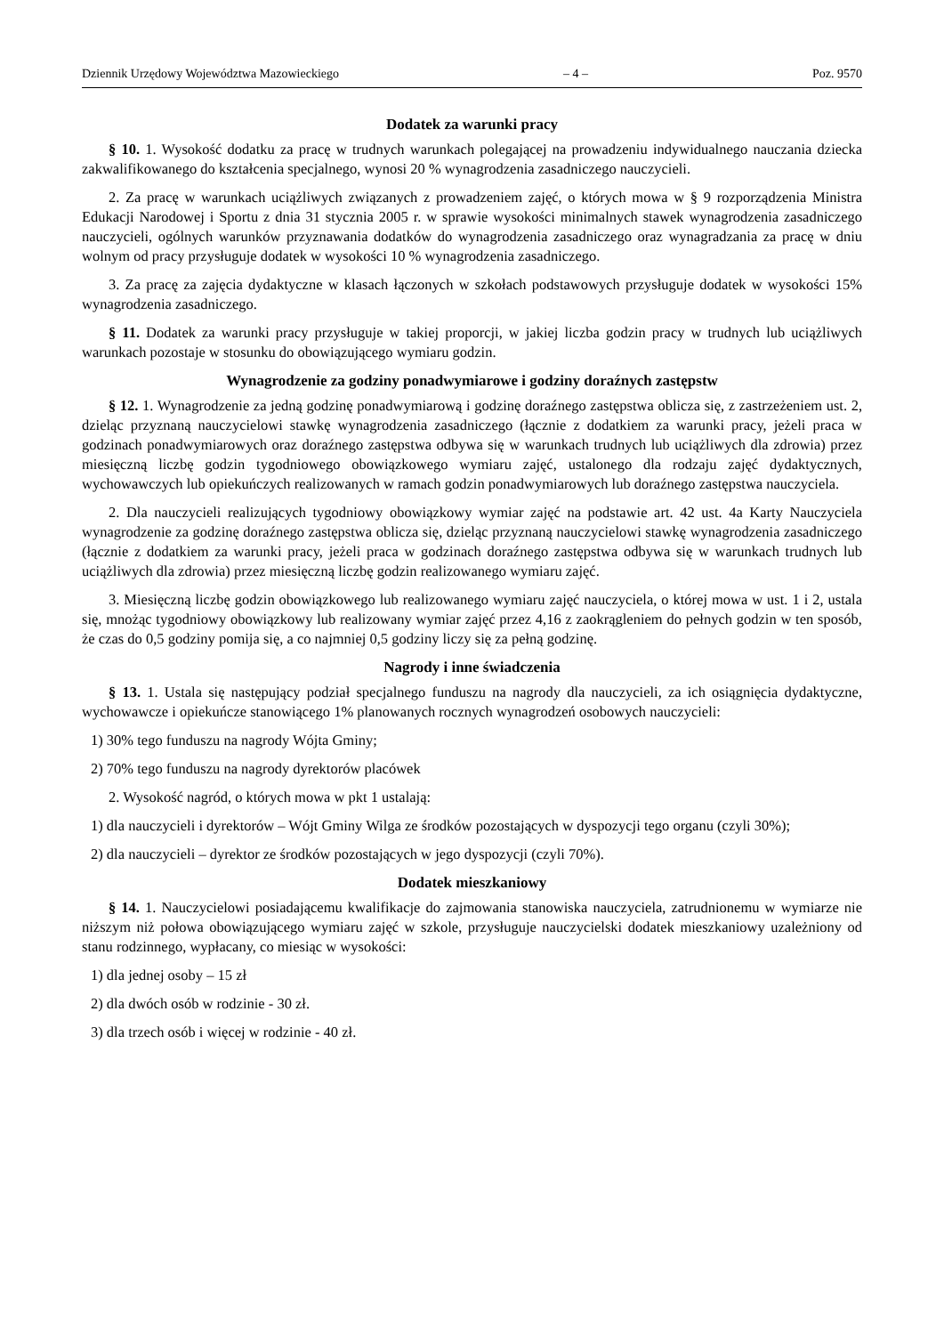Dziennik Urzędowy Województwa Mazowieckiego – 4 – Poz. 9570
Dodatek za warunki pracy
§ 10. 1. Wysokość dodatku za pracę w trudnych warunkach polegającej na prowadzeniu indywidualnego nauczania dziecka zakwalifikowanego do kształcenia specjalnego, wynosi 20 % wynagrodzenia zasadniczego nauczycieli.
2. Za pracę w warunkach uciążliwych związanych z prowadzeniem zajęć, o których mowa w § 9 rozporządzenia Ministra Edukacji Narodowej i Sportu z dnia 31 stycznia 2005 r. w sprawie wysokości minimalnych stawek wynagrodzenia zasadniczego nauczycieli, ogólnych warunków przyznawania dodatków do wynagrodzenia zasadniczego oraz wynagradzania za pracę w dniu wolnym od pracy przysługuje dodatek w wysokości 10 % wynagrodzenia zasadniczego.
3. Za pracę za zajęcia dydaktyczne w klasach łączonych w szkołach podstawowych przysługuje dodatek w wysokości 15% wynagrodzenia zasadniczego.
§ 11. Dodatek za warunki pracy przysługuje w takiej proporcji, w jakiej liczba godzin pracy w trudnych lub uciążliwych warunkach pozostaje w stosunku do obowiązującego wymiaru godzin.
Wynagrodzenie za godziny ponadwymiarowe i godziny doraźnych zastępstw
§ 12. 1. Wynagrodzenie za jedną godzinę ponadwymiarową i godzinę doraźnego zastępstwa oblicza się, z zastrzeżeniem ust. 2, dzieląc przyznaną nauczycielowi stawkę wynagrodzenia zasadniczego (łącznie z dodatkiem za warunki pracy, jeżeli praca w godzinach ponadwymiarowych oraz doraźnego zastępstwa odbywa się w warunkach trudnych lub uciążliwych dla zdrowia) przez miesięczną liczbę godzin tygodniowego obowiązkowego wymiaru zajęć, ustalonego dla rodzaju zajęć dydaktycznych, wychowawczych lub opiekuńczych realizowanych w ramach godzin ponadwymiarowych lub doraźnego zastępstwa nauczyciela.
2. Dla nauczycieli realizujących tygodniowy obowiązkowy wymiar zajęć na podstawie art. 42 ust. 4a Karty Nauczyciela wynagrodzenie za godzinę doraźnego zastępstwa oblicza się, dzieląc przyznaną nauczycielowi stawkę wynagrodzenia zasadniczego (łącznie z dodatkiem za warunki pracy, jeżeli praca w godzinach doraźnego zastępstwa odbywa się w warunkach trudnych lub uciążliwych dla zdrowia) przez miesięczną liczbę godzin realizowanego wymiaru zajęć.
3. Miesięczną liczbę godzin obowiązkowego lub realizowanego wymiaru zajęć nauczyciela, o której mowa w ust. 1 i 2, ustala się, mnożąc tygodniowy obowiązkowy lub realizowany wymiar zajęć przez 4,16 z zaokrągleniem do pełnych godzin w ten sposób, że czas do 0,5 godziny pomija się, a co najmniej 0,5 godziny liczy się za pełną godzinę.
Nagrody i inne świadczenia
§ 13. 1. Ustala się następujący podział specjalnego funduszu na nagrody dla nauczycieli, za ich osiągnięcia dydaktyczne, wychowawcze i opiekuńcze stanowiącego 1% planowanych rocznych wynagrodzeń osobowych nauczycieli:
1) 30% tego funduszu na nagrody Wójta Gminy;
2) 70% tego funduszu na nagrody dyrektorów placówek
2. Wysokość nagród, o których mowa w pkt 1 ustalają:
1) dla nauczycieli i dyrektorów – Wójt Gminy Wilga ze środków pozostających w dyspozycji tego organu (czyli 30%);
2) dla nauczycieli – dyrektor ze środków pozostających w jego dyspozycji (czyli 70%).
Dodatek mieszkaniowy
§ 14. 1. Nauczycielowi posiadającemu kwalifikacje do zajmowania stanowiska nauczyciela, zatrudnionemu w wymiarze nie niższym niż połowa obowiązującego wymiaru zajęć w szkole, przysługuje nauczycielski dodatek mieszkaniowy uzależniony od stanu rodzinnego, wypłacany, co miesiąc w wysokości:
1) dla jednej osoby – 15 zł
2) dla dwóch osób w rodzinie - 30 zł.
3) dla trzech osób i więcej w rodzinie - 40 zł.